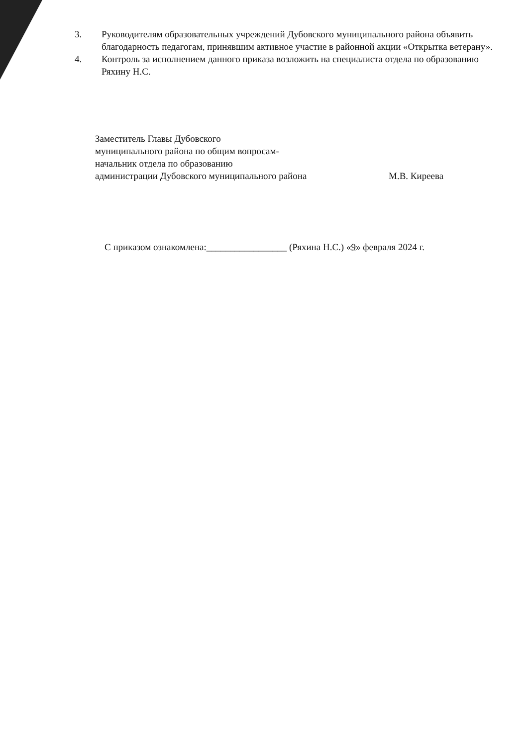3. Руководителям образовательных учреждений Дубовского муниципального района объявить благодарность педагогам, принявшим активное участие в районной акции «Открытка ветерану».
4. Контроль за исполнением данного приказа возложить на специалиста отдела по образованию Ряхину Н.С.
Заместитель Главы Дубовского
муниципального района по общим вопросам-
начальник отдела по образованию
администрации Дубовского муниципального района
М.В. Киреева
С приказом ознакомлена:_________________ (Ряхина Н.С.) «9» февраля 2024 г.